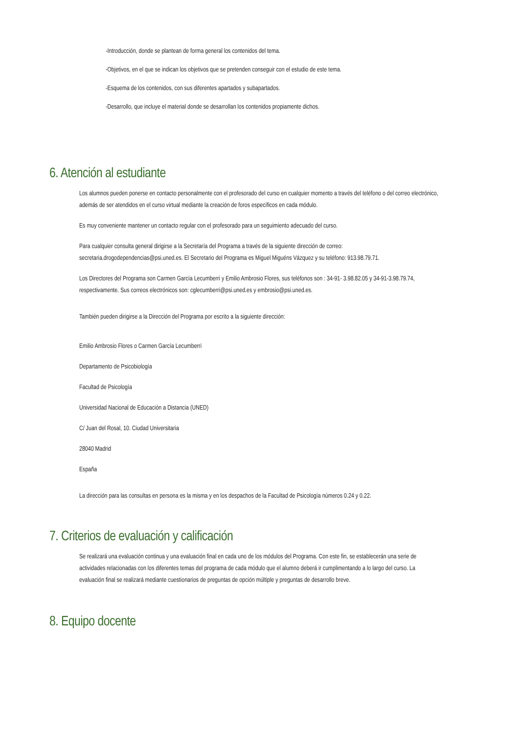-Introducción, donde se plantean de forma general los contenidos del tema.
-Objetivos, en el que se indican los objetivos que se pretenden conseguir con el estudio de este tema.
-Esquema de los contenidos, con sus diferentes apartados y subapartados.
-Desarrollo, que incluye el material donde se desarrollan los contenidos propiamente dichos.
6. Atención al estudiante
Los alumnos pueden ponerse en contacto personalmente con el profesorado del curso en cualquier momento a través del teléfono o del correo electrónico, además de ser atendidos en el curso virtual mediante la creación de foros específicos en cada módulo.
Es muy conveniente mantener un contacto regular con el profesorado para un seguimiento adecuado del curso.
Para cualquier consulta general dirigirse a la Secretaría del Programa a través de la siguiente dirección de correo: secretaria.drogodependencias@psi.uned.es. El Secretario del Programa es Miguel Miguéns Vázquez y su teléfono: 913.98.79.71.
Los Directores del Programa son Carmen García Lecumberri y Emilio Ambrosio Flores, sus teléfonos son : 34-91- 3.98.82.05 y 34-91-3.98.79.74, respectivamente. Sus correos electrónicos son: cglecumberri@psi.uned.es y embrosio@psi.uned.es.
También pueden dirigirse a la Dirección del Programa por escrito a la siguiente dirección:
Emilio Ambrosio Flores o Carmen García Lecumberri
Departamento de Psicobiología
Facultad de Psicología
Universidad Nacional de Educación a Distancia (UNED)
C/ Juan del Rosal, 10. Ciudad Universitaria
28040 Madrid
España
La dirección para las consultas en persona es la misma y en los despachos de la Facultad de Psicología números 0.24 y 0.22.
7. Criterios de evaluación y calificación
Se realizará una evaluación continua y una evaluación final en cada uno de los módulos del Programa. Con este fin, se establecerán una serie de actividades relacionadas con los diferentes temas del programa de cada módulo que el alumno deberá ir cumplimentando a lo largo del curso. La evaluación final se realizará mediante cuestionarios de preguntas de opción múltiple y preguntas de desarrollo breve.
8. Equipo docente